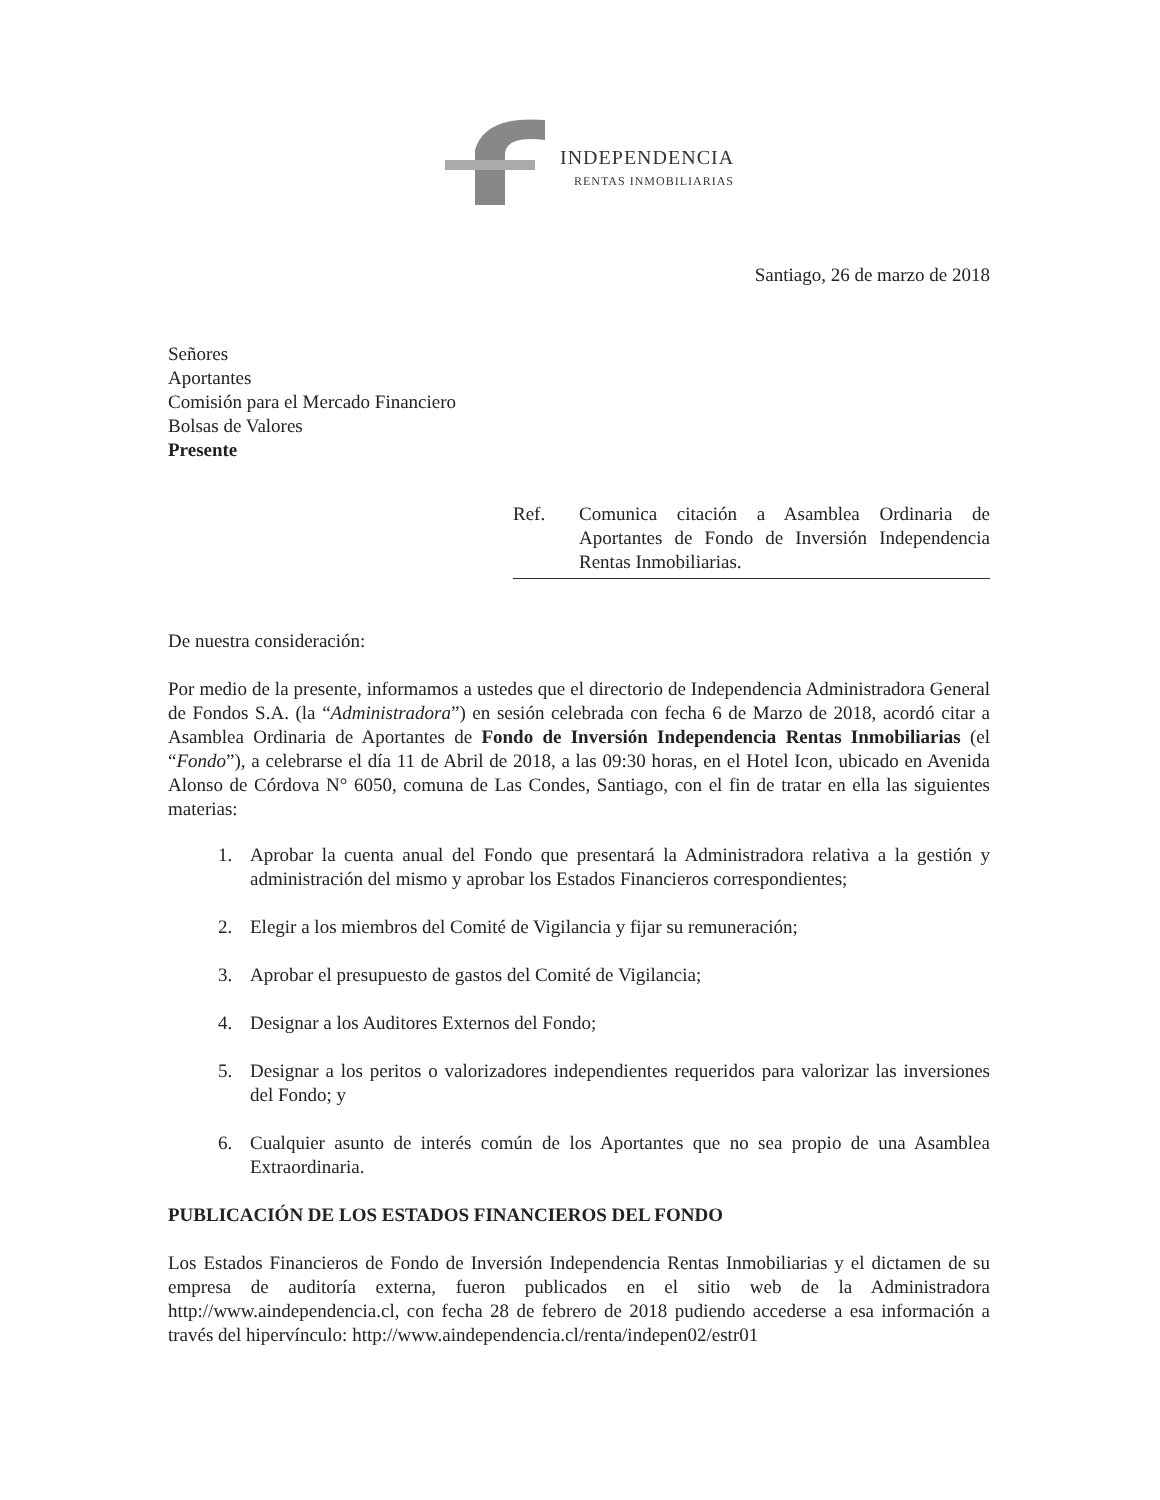INDEPENDENCIA
RENTAS INMOBILIARIAS
Santiago, 26 de marzo de 2018
Señores
Aportantes
Comisión para el Mercado Financiero
Bolsas de Valores
Presente
Ref. Comunica citación a Asamblea Ordinaria de Aportantes de Fondo de Inversión Independencia Rentas Inmobiliarias.
De nuestra consideración:
Por medio de la presente, informamos a ustedes que el directorio de Independencia Administradora General de Fondos S.A. (la “Administradora”) en sesión celebrada con fecha 6 de Marzo de 2018, acordó citar a Asamblea Ordinaria de Aportantes de Fondo de Inversión Independencia Rentas Inmobiliarias (el “Fondo”), a celebrarse el día 11 de Abril de 2018, a las 09:30 horas, en el Hotel Icon, ubicado en Avenida Alonso de Córdova N° 6050, comuna de Las Condes, Santiago, con el fin de tratar en ella las siguientes materias:
1. Aprobar la cuenta anual del Fondo que presentará la Administradora relativa a la gestión y administración del mismo y aprobar los Estados Financieros correspondientes;
2. Elegir a los miembros del Comité de Vigilancia y fijar su remuneración;
3. Aprobar el presupuesto de gastos del Comité de Vigilancia;
4. Designar a los Auditores Externos del Fondo;
5. Designar a los peritos o valorizadores independientes requeridos para valorizar las inversiones del Fondo; y
6. Cualquier asunto de interés común de los Aportantes que no sea propio de una Asamblea Extraordinaria.
PUBLICACIÓN DE LOS ESTADOS FINANCIEROS DEL FONDO
Los Estados Financieros de Fondo de Inversión Independencia Rentas Inmobiliarias y el dictamen de su empresa de auditoría externa, fueron publicados en el sitio web de la Administradora http://www.aindependencia.cl, con fecha 28 de febrero de 2018 pudiendo accederse a esa información a través del hipervínculo: http://www.aindependencia.cl/renta/indepen02/estr01